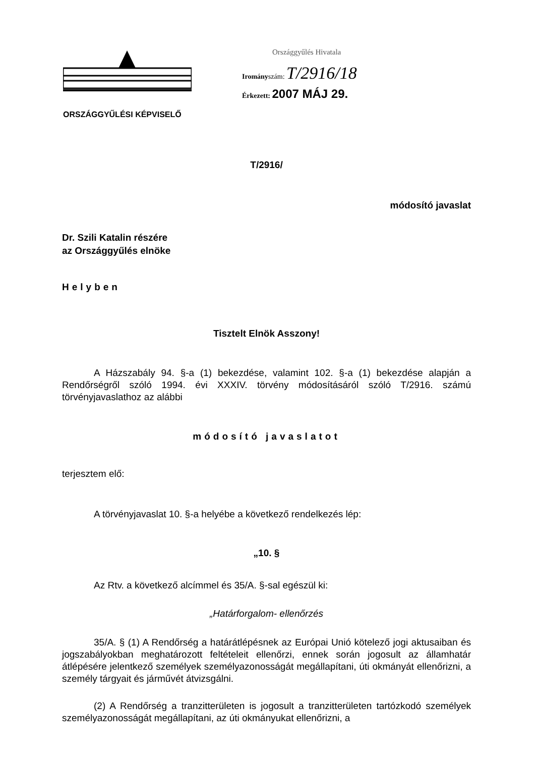ORSZÁGGYŰLÉSI KÉPVISELŐ
Országgyűlés Hivatala
Irományszám: T/2916/18
Érkezett: 2007 MÁJ 29.
T/2916/
módosító javaslat
Dr. Szili Katalin részére
az Országgyűlés elnöke
Helyben
Tisztelt Elnök Asszony!
A Házszabály 94. §-a (1) bekezdése, valamint 102. §-a (1) bekezdése alapján a Rendőrségről szóló 1994. évi XXXIV. törvény módosításáról szóló T/2916. számú törvényjavaslathoz az alábbi
módosító javaslatot
terjesztem elő:
A törvényjavaslat 10. §-a helyébe a következő rendelkezés lép:
„10. §
Az Rtv. a következő alcímmel és 35/A. §-sal egészül ki:
„Határforgalom- ellenőrzés
35/A. § (1) A Rendőrség a határátlépésnek az Európai Unió kötelező jogi aktusaiban és jogszabályokban meghatározott feltételeit ellenőrzi, ennek során jogosult az államhatár átlépésére jelentkező személyek személyazonosságát megállapítani, úti okmányát ellenőrizni, a személy tárgyait és járművét átvizsgálni.
(2) A Rendőrség a tranzitterületen is jogosult a tranzitterületen tartózkodó személyek személyazonosságát megállapítani, az úti okmányukat ellenőrizni, a